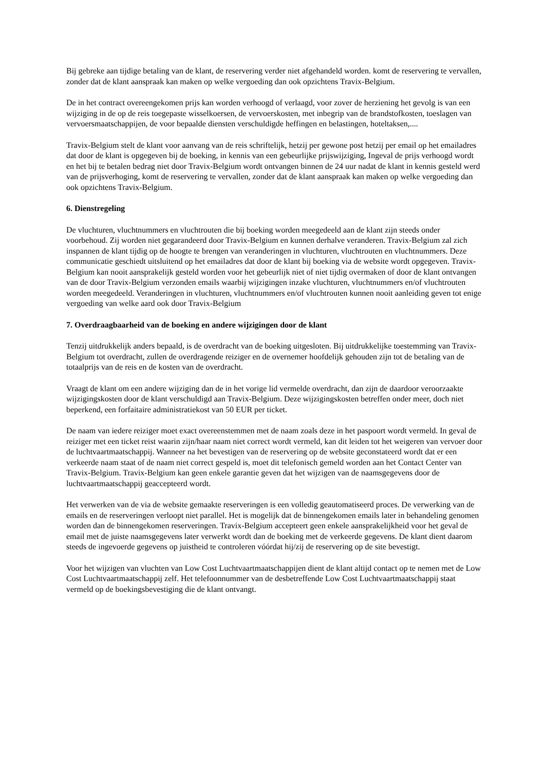Bij gebreke aan tijdige betaling van de klant, de reservering verder niet afgehandeld worden. komt de reservering te vervallen, zonder dat de klant aanspraak kan maken op welke vergoeding dan ook opzichtens Travix-Belgium.
De in het contract overeengekomen prijs kan worden verhoogd of verlaagd, voor zover de herziening het gevolg is van een wijziging in de op de reis toegepaste wisselkoersen, de vervoerskosten, met inbegrip van de brandstofkosten, toeslagen van vervoersmaatschappijen, de voor bepaalde diensten verschuldigde heffingen en belastingen, hoteltaksen,....
Travix-Belgium stelt de klant voor aanvang van de reis schriftelijk, hetzij per gewone post hetzij per email op het emailadres dat door de klant is opgegeven bij de boeking, in kennis van een gebeurlijke prijswijziging, Ingeval de prijs verhoogd wordt en het bij te betalen bedrag niet door Travix-Belgium wordt ontvangen binnen de 24 uur nadat de klant in kennis gesteld werd van de prijsverhoging, komt de reservering te vervallen, zonder dat de klant aanspraak kan maken op welke vergoeding dan ook opzichtens Travix-Belgium.
6. Dienstregeling
De vluchturen, vluchtnummers en vluchtrouten die bij boeking worden meegedeeld aan de klant zijn steeds onder voorbehoud. Zij worden niet gegarandeerd door Travix-Belgium en kunnen derhalve veranderen. Travix-Belgium zal zich inspannen de klant tijdig op de hoogte te brengen van veranderingen in vluchturen, vluchtrouten en vluchtnummers. Deze communicatie geschiedt uitsluitend op het emailadres dat door de klant bij boeking via de website wordt opgegeven. Travix-Belgium kan nooit aansprakelijk gesteld worden voor het gebeurlijk niet of niet tijdig overmaken of door de klant ontvangen van de door Travix-Belgium verzonden emails waarbij wijzigingen inzake vluchturen, vluchtnummers en/of vluchtrouten worden meegedeeld. Veranderingen in vluchturen, vluchtnummers en/of vluchtrouten kunnen nooit aanleiding geven tot enige vergoeding van welke aard ook door Travix-Belgium
7. Overdraagbaarheid van de boeking en andere wijzigingen door de klant
Tenzij uitdrukkelijk anders bepaald, is de overdracht van de boeking uitgesloten. Bij uitdrukkelijke toestemming van Travix-Belgium tot overdracht, zullen de overdragende reiziger en de overnemer hoofdelijk gehouden zijn tot de betaling van de totaalprijs van de reis en de kosten van de overdracht.
Vraagt de klant om een andere wijziging dan de in het vorige lid vermelde overdracht, dan zijn de daardoor veroorzaakte wijzigingskosten door de klant verschuldigd aan Travix-Belgium. Deze wijzigingskosten betreffen onder meer, doch niet beperkend, een forfaitaire administratiekost van 50 EUR per ticket.
De naam van iedere reiziger moet exact overeenstemmen met de naam zoals deze in het paspoort wordt vermeld. In geval de reiziger met een ticket reist waarin zijn/haar naam niet correct wordt vermeld, kan dit leiden tot het weigeren van vervoer door de luchtvaartmaatschappij. Wanneer na het bevestigen van de reservering op de website geconstateerd wordt dat er een verkeerde naam staat of de naam niet correct gespeld is, moet dit telefonisch gemeld worden aan het Contact Center van Travix-Belgium. Travix-Belgium kan geen enkele garantie geven dat het wijzigen van de naamsgegevens door de luchtvaartmaatschappij geaccepteerd wordt.
Het verwerken van de via de website gemaakte reserveringen is een volledig geautomatiseerd proces. De verwerking van de emails en de reserveringen verloopt niet parallel. Het is mogelijk dat de binnengekomen emails later in behandeling genomen worden dan de binnengekomen reserveringen. Travix-Belgium accepteert geen enkele aansprakelijkheid voor het geval de email met de juiste naamsgegevens later verwerkt wordt dan de boeking met de verkeerde gegevens. De klant dient daarom steeds de ingevoerde gegevens op juistheid te controleren vóórdat hij/zij de reservering op de site bevestigt.
Voor het wijzigen van vluchten van Low Cost Luchtvaartmaatschappijen dient de klant altijd contact op te nemen met de Low Cost Luchtvaartmaatschappij zelf. Het telefoonnummer van de desbetreffende Low Cost Luchtvaartmaatschappij staat vermeld op de boekingsbevestiging die de klant ontvangt.